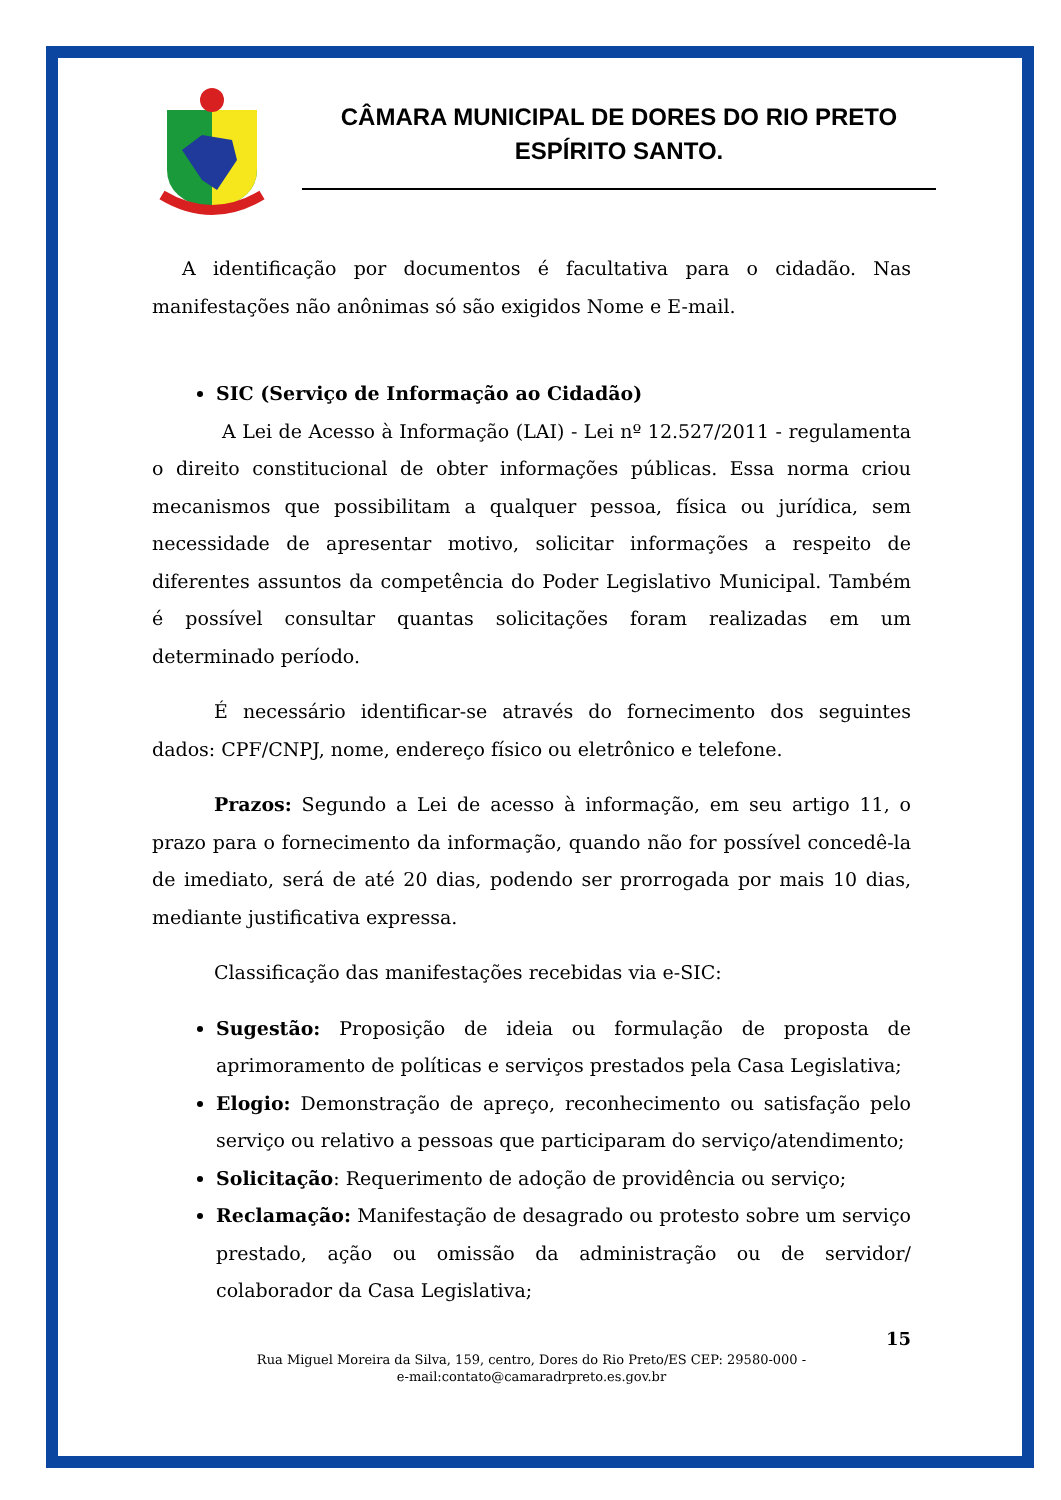CÂMARA MUNICIPAL DE DORES DO RIO PRETO
ESPÍRITO SANTO.
A identificação por documentos é facultativa para o cidadão. Nas manifestações não anônimas só são exigidos Nome e E-mail.
SIC (Serviço de Informação ao Cidadão)
A Lei de Acesso à Informação (LAI) - Lei nº 12.527/2011 - regulamenta o direito constitucional de obter informações públicas. Essa norma criou mecanismos que possibilitam a qualquer pessoa, física ou jurídica, sem necessidade de apresentar motivo, solicitar informações a respeito de diferentes assuntos da competência do Poder Legislativo Municipal. Também é possível consultar quantas solicitações foram realizadas em um determinado período.
É necessário identificar-se através do fornecimento dos seguintes dados: CPF/CNPJ, nome, endereço físico ou eletrônico e telefone.
Prazos: Segundo a Lei de acesso à informação, em seu artigo 11, o prazo para o fornecimento da informação, quando não for possível concedê-la de imediato, será de até 20 dias, podendo ser prorrogada por mais 10 dias, mediante justificativa expressa.
Classificação das manifestações recebidas via e-SIC:
Sugestão: Proposição de ideia ou formulação de proposta de aprimoramento de políticas e serviços prestados pela Casa Legislativa;
Elogio: Demonstração de apreço, reconhecimento ou satisfação pelo serviço ou relativo a pessoas que participaram do serviço/atendimento;
Solicitação: Requerimento de adoção de providência ou serviço;
Reclamação: Manifestação de desagrado ou protesto sobre um serviço prestado, ação ou omissão da administração ou de servidor/ colaborador da Casa Legislativa;
15
Rua Miguel Moreira da Silva, 159, centro, Dores do Rio Preto/ES CEP: 29580-000 -
e-mail:contato@camaradrpreto.es.gov.br